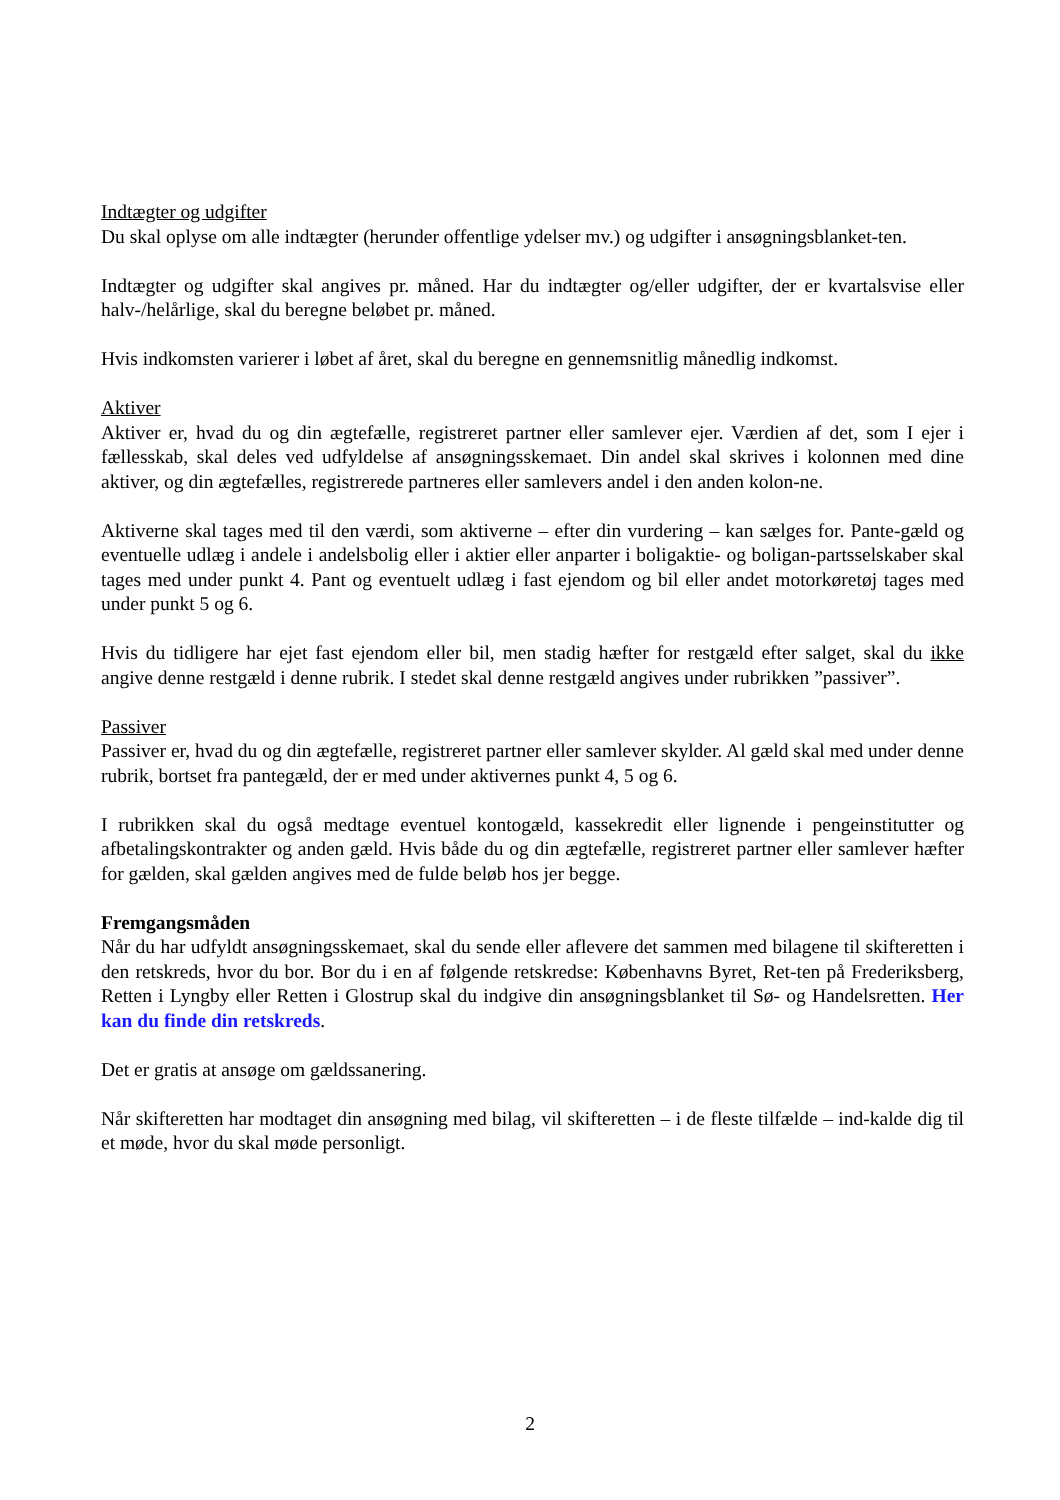Indtægter og udgifter
Du skal oplyse om alle indtægter (herunder offentlige ydelser mv.) og udgifter i ansøgningsblanket-ten.
Indtægter og udgifter skal angives pr. måned. Har du indtægter og/eller udgifter, der er kvartalsvise eller halv-/helårlige, skal du beregne beløbet pr. måned.
Hvis indkomsten varierer i løbet af året, skal du beregne en gennemsnitlig månedlig indkomst.
Aktiver
Aktiver er, hvad du og din ægtefælle, registreret partner eller samlever ejer. Værdien af det, som I ejer i fællesskab, skal deles ved udfyldelse af ansøgningsskemaet. Din andel skal skrives i kolonnen med dine aktiver, og din ægtefælles, registrerede partneres eller samlevers andel i den anden kolon-ne.
Aktiverne skal tages med til den værdi, som aktiverne – efter din vurdering – kan sælges for. Pante-gæld og eventuelle udlæg i andele i andelsbolig eller i aktier eller anparter i boligaktie- og boligan-partsselskaber skal tages med under punkt 4. Pant og eventuelt udlæg i fast ejendom og bil eller andet motorkøretøj tages med under punkt 5 og 6.
Hvis du tidligere har ejet fast ejendom eller bil, men stadig hæfter for restgæld efter salget, skal du ikke angive denne restgæld i denne rubrik. I stedet skal denne restgæld angives under rubrikken ”passiver”.
Passiver
Passiver er, hvad du og din ægtefælle, registreret partner eller samlever skylder. Al gæld skal med under denne rubrik, bortset fra pantegæld, der er med under aktivernes punkt 4, 5 og 6.
I rubrikken skal du også medtage eventuel kontogæld, kassekredit eller lignende i pengeinstitutter og afbetalingskontrakter og anden gæld. Hvis både du og din ægtefælle, registreret partner eller samlever hæfter for gælden, skal gælden angives med de fulde beløb hos jer begge.
Fremgangsmåden
Når du har udfyldt ansøgningsskemaet, skal du sende eller aflevere det sammen med bilagene til skifteretten i den retskreds, hvor du bor. Bor du i en af følgende retskredse: Københavns Byret, Ret-ten på Frederiksberg, Retten i Lyngby eller Retten i Glostrup skal du indgive din ansøgningsblanket til Sø- og Handelsretten. Her kan du finde din retskreds.
Det er gratis at ansøge om gældssanering.
Når skifteretten har modtaget din ansøgning med bilag, vil skifteretten – i de fleste tilfælde – ind-kalde dig til et møde, hvor du skal møde personligt.
2